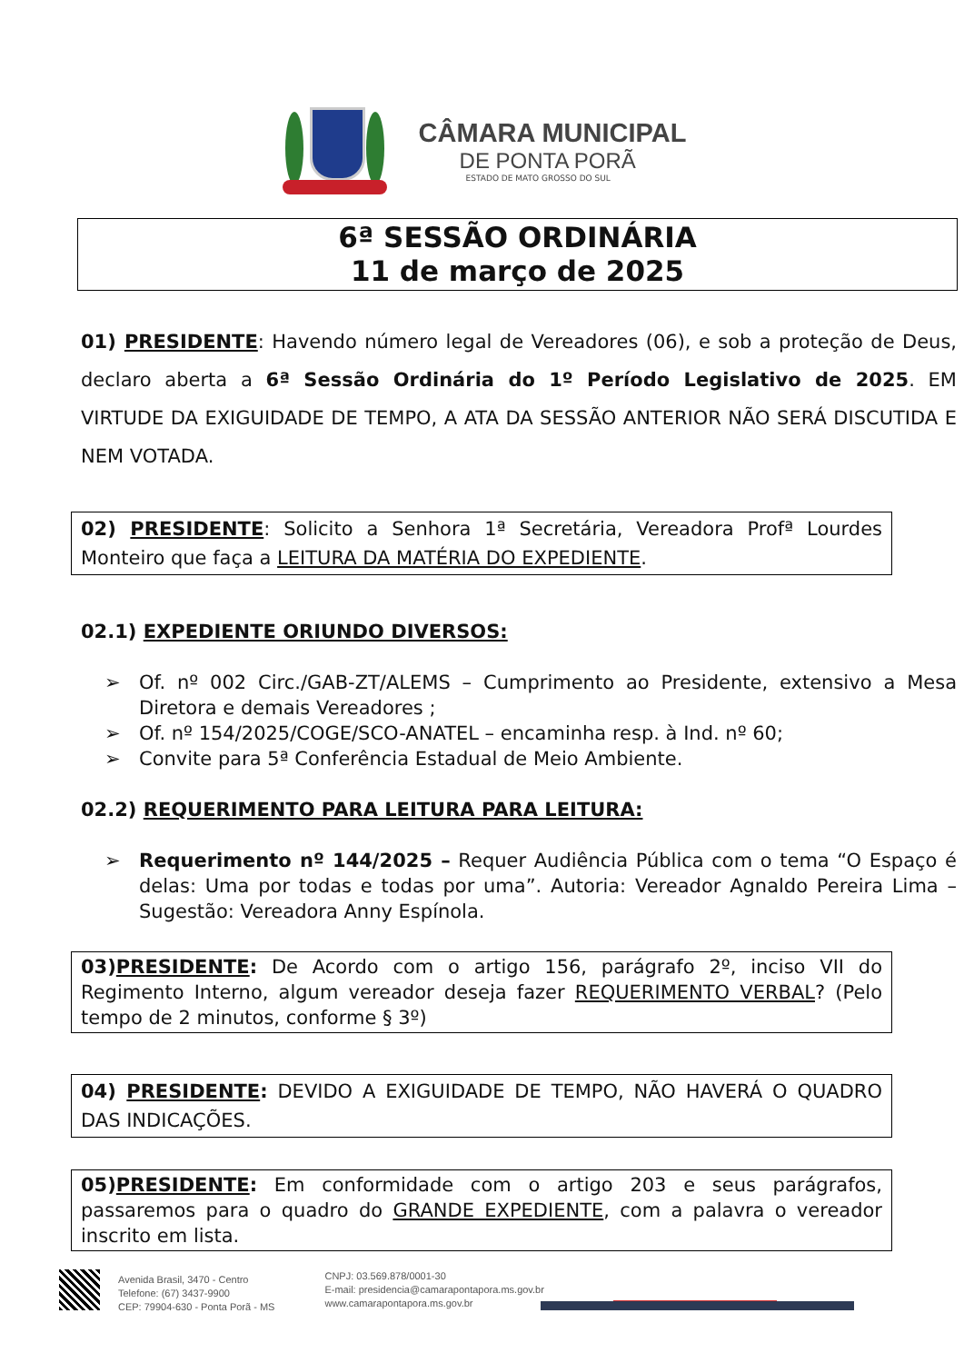CÂMARA MUNICIPAL
DE PONTA PORÃ
ESTADO DE MATO GROSSO DO SUL
6ª SESSÃO ORDINÁRIA
11 de março de 2025
01) PRESIDENTE: Havendo número legal de Vereadores (06), e sob a proteção de Deus, declaro aberta a 6ª Sessão Ordinária do 1º Período Legislativo de 2025. EM VIRTUDE DA EXIGUIDADE DE TEMPO, A ATA DA SESSÃO ANTERIOR NÃO SERÁ DISCUTIDA E NEM VOTADA.
02) PRESIDENTE: Solicito a Senhora 1ª Secretária, Vereadora Profª Lourdes Monteiro que faça a LEITURA DA MATÉRIA DO EXPEDIENTE.
02.1) EXPEDIENTE ORIUNDO DIVERSOS:
➢ Of. nº 002 Circ./GAB-ZT/ALEMS – Cumprimento ao Presidente, extensivo a Mesa Diretora e demais Vereadores ;
➢ Of. nº 154/2025/COGE/SCO-ANATEL – encaminha resp. à Ind. nº 60;
➢ Convite para 5ª Conferência Estadual de Meio Ambiente.
02.2) REQUERIMENTO PARA LEITURA PARA LEITURA:
➢ Requerimento nº 144/2025 – Requer Audiência Pública com o tema “O Espaço é delas: Uma por todas e todas por uma”. Autoria: Vereador Agnaldo Pereira Lima – Sugestão: Vereadora Anny Espínola.
03)PRESIDENTE: De Acordo com o artigo 156, parágrafo 2º, inciso VII do Regimento Interno, algum vereador deseja fazer REQUERIMENTO VERBAL? (Pelo tempo de 2 minutos, conforme § 3º)
04) PRESIDENTE: DEVIDO A EXIGUIDADE DE TEMPO, NÃO HAVERÁ O QUADRO DAS INDICAÇÕES.
05)PRESIDENTE: Em conformidade com o artigo 203 e seus parágrafos, passaremos para o quadro do GRANDE EXPEDIENTE, com a palavra o vereador inscrito em lista.
Avenida Brasil, 3470 - Centro
Telefone: (67) 3437-9900
CEP: 79904-630 - Ponta Porã - MS
CNPJ: 03.569.878/0001-30
E-mail: presidencia@camarapontapora.ms.gov.br
www.camarapontapora.ms.gov.br